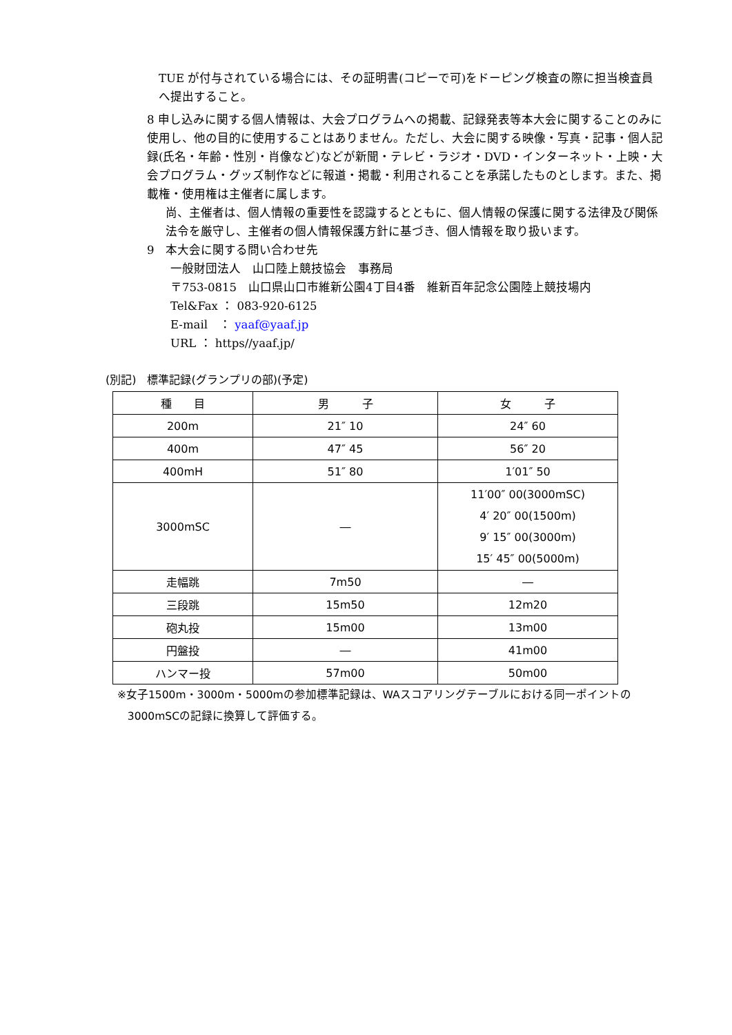TUE が付与されている場合には、その証明書(コピーで可)をドーピング検査の際に担当検査員へ提出すること。
8 申し込みに関する個人情報は、大会プログラムへの掲載、記録発表等本大会に関することのみに使用し、他の目的に使用することはありません。ただし、大会に関する映像・写真・記事・個人記録(氏名・年齢・性別・肖像など)などが新聞・テレビ・ラジオ・DVD・インターネット・上映・大会プログラム・グッズ制作などに報道・掲載・利用されることを承諾したものとします。また、掲載権・使用権は主催者に属します。
尚、主催者は、個人情報の重要性を認識するとともに、個人情報の保護に関する法律及び関係法令を厳守し、主催者の個人情報保護方針に基づき、個人情報を取り扱います。
9　本大会に関する問い合わせ先
一般財団法人　山口陸上競技協会　事務局
〒753-0815　山口県山口市維新公園4丁目4番　維新百年記念公園陸上競技場内
Tel&Fax ： 083-920-6125
E-mail　： yaaf@yaaf.jp
URL ： https//yaaf.jp/
(別記)　標準記録(グランプリの部)(予定)
| 種 目 | 男 子 | 女 子 |
| --- | --- | --- |
| 200m | 21″ 10 | 24″ 60 |
| 400m | 47″ 45 | 56″ 20 |
| 400mH | 51″ 80 | 1′01″ 50 |
| 3000mSC | ― | 11′00″ 00(3000mSC) 4′ 20″ 00(1500m) 9′ 15″ 00(3000m) 15′ 45″ 00(5000m) |
| 走幅跳 | 7m50 | ― |
| 三段跳 | 15m50 | 12m20 |
| 砲丸投 | 15m00 | 13m00 |
| 円盤投 | ― | 41m00 |
| ハンマー投 | 57m00 | 50m00 |
※女子1500m・3000m・5000mの参加標準記録は、WAスコアリングテーブルにおける同一ポイントの
3000mSCの記録に換算して評価する。